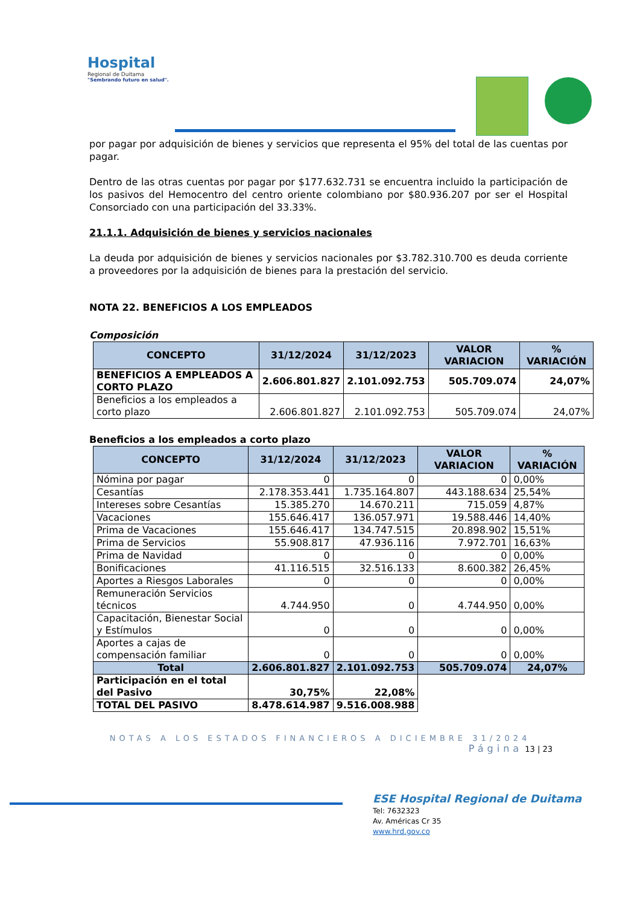Hospital
Regional de Duitama
"Sembrando futuro en salud".
por pagar por adquisición de bienes y servicios que representa el 95% del total de las cuentas por pagar.
Dentro de las otras cuentas por pagar por $177.632.731 se encuentra incluido la participación de los pasivos del Hemocentro del centro oriente colombiano por $80.936.207 por ser el Hospital Consorciado con una participación del 33.33%.
21.1.1. Adquisición de bienes y servicios nacionales
La deuda por adquisición de bienes y servicios nacionales por $3.782.310.700 es deuda corriente a proveedores por la adquisición de bienes para la prestación del servicio.
NOTA 22. BENEFICIOS A LOS EMPLEADOS
Composición
| CONCEPTO | 31/12/2024 | 31/12/2023 | VALOR VARIACION | % VARIACIÓN |
| --- | --- | --- | --- | --- |
| BENEFICIOS A EMPLEADOS A CORTO PLAZO | 2.606.801.827 | 2.101.092.753 | 505.709.074 | 24,07% |
| Beneficios a los empleados a corto plazo | 2.606.801.827 | 2.101.092.753 | 505.709.074 | 24,07% |
Beneficios a los empleados a corto plazo
| CONCEPTO | 31/12/2024 | 31/12/2023 | VALOR VARIACION | % VARIACIÓN |
| --- | --- | --- | --- | --- |
| Nómina por pagar | 0 | 0 | 0 | 0,00% |
| Cesantías | 2.178.353.441 | 1.735.164.807 | 443.188.634 | 25,54% |
| Intereses sobre Cesantías | 15.385.270 | 14.670.211 | 715.059 | 4,87% |
| Vacaciones | 155.646.417 | 136.057.971 | 19.588.446 | 14,40% |
| Prima de Vacaciones | 155.646.417 | 134.747.515 | 20.898.902 | 15,51% |
| Prima de Servicios | 55.908.817 | 47.936.116 | 7.972.701 | 16,63% |
| Prima de Navidad | 0 | 0 | 0 | 0,00% |
| Bonificaciones | 41.116.515 | 32.516.133 | 8.600.382 | 26,45% |
| Aportes a Riesgos Laborales | 0 | 0 | 0 | 0,00% |
| Remuneración Servicios técnicos | 4.744.950 | 0 | 4.744.950 | 0,00% |
| Capacitación, Bienestar Social y Estímulos | 0 | 0 | 0 | 0,00% |
| Aportes a cajas de compensación familiar | 0 | 0 | 0 | 0,00% |
| Total | 2.606.801.827 | 2.101.092.753 | 505.709.074 | 24,07% |
| Participación en el total del Pasivo | 30,75% | 22,08% | | |
| TOTAL DEL PASIVO | 8.478.614.987 | 9.516.008.988 | | |
NOTAS A LOS ESTADOS FINANCIEROS A DICIEMBRE 31/2024
Página 13 | 23
ESE Hospital Regional de Duitama
Tel: 7632323
Av. Américas Cr 35
www.hrd.gov.co